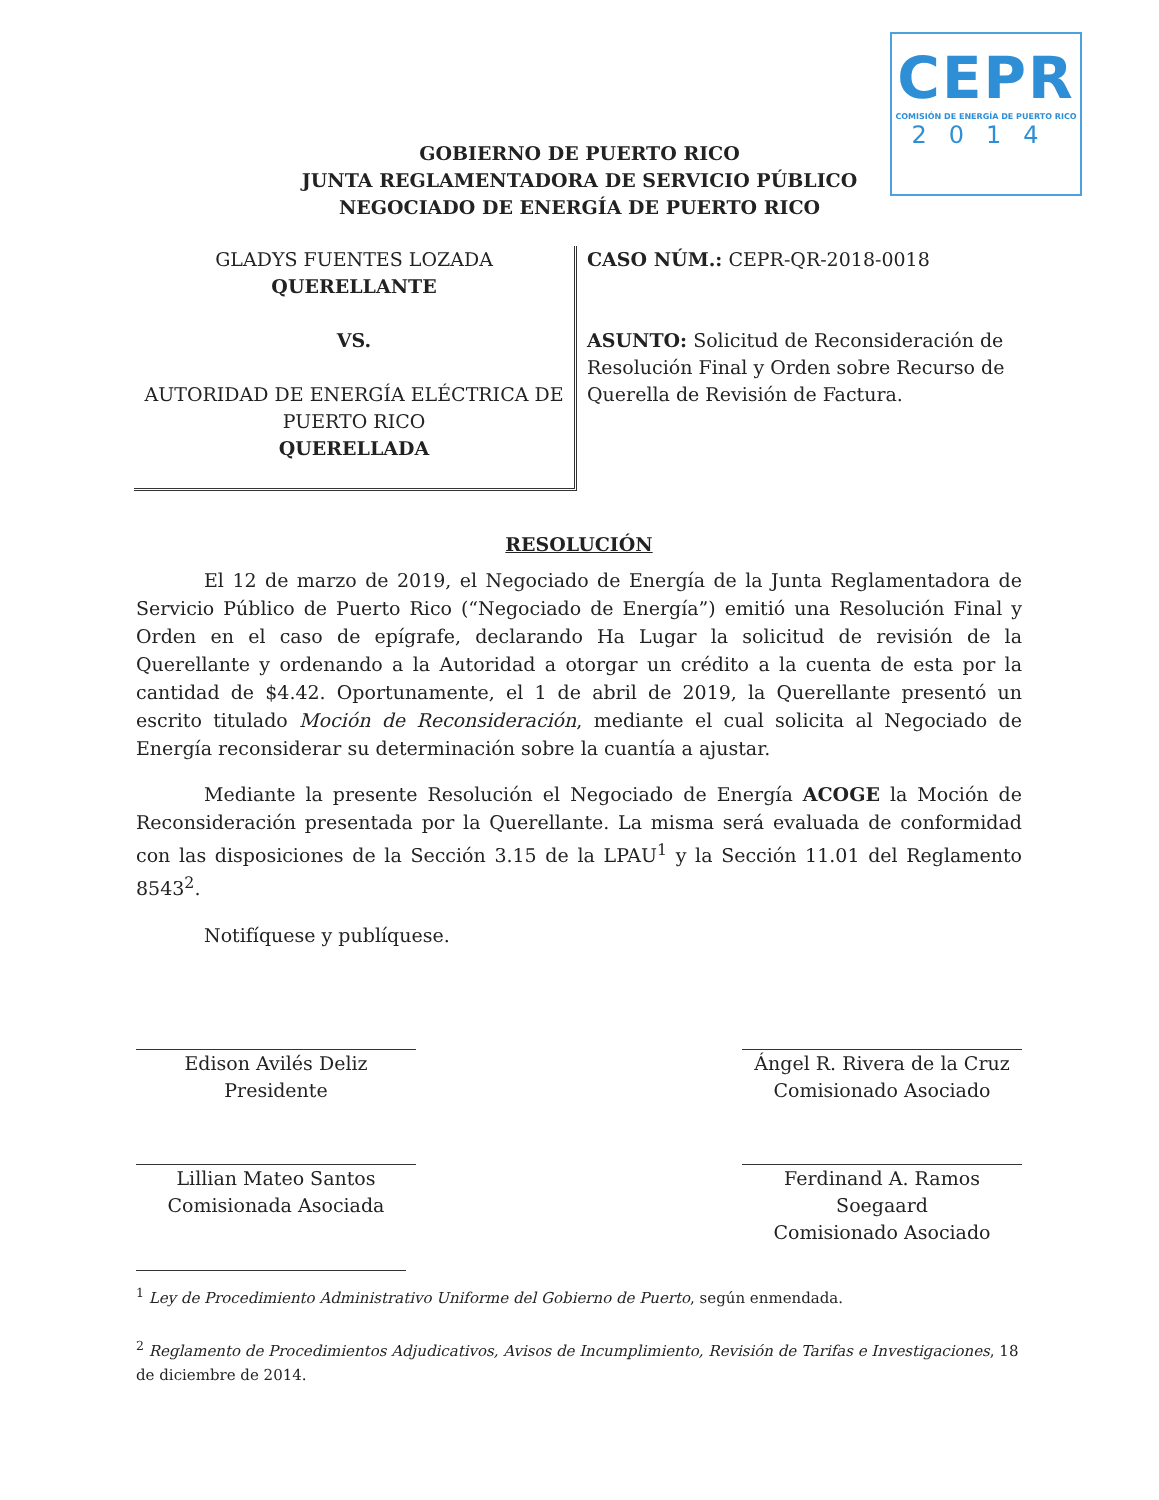CEPR
COMISIÓN DE ENERGÍA DE PUERTO RICO
2014
GOBIERNO DE PUERTO RICO
JUNTA REGLAMENTADORA DE SERVICIO PÚBLICO
NEGOCIADO DE ENERGÍA DE PUERTO RICO
GLADYS FUENTES LOZADA
QUERELLANTE
VS.
AUTORIDAD DE ENERGÍA ELÉCTRICA DE
PUERTO RICO
QUERELLADA
CASO NÚM.: CEPR-QR-2018-0018
ASUNTO: Solicitud de Reconsideración de Resolución Final y Orden sobre Recurso de Querella de Revisión de Factura.
RESOLUCIÓN
El 12 de marzo de 2019, el Negociado de Energía de la Junta Reglamentadora de Servicio Público de Puerto Rico (“Negociado de Energía”) emitió una Resolución Final y Orden en el caso de epígrafe, declarando Ha Lugar la solicitud de revisión de la Querellante y ordenando a la Autoridad a otorgar un crédito a la cuenta de esta por la cantidad de $4.42. Oportunamente, el 1 de abril de 2019, la Querellante presentó un escrito titulado Moción de Reconsideración, mediante el cual solicita al Negociado de Energía reconsiderar su determinación sobre la cuantía a ajustar.
Mediante la presente Resolución el Negociado de Energía ACOGE la Moción de Reconsideración presentada por la Querellante. La misma será evaluada de conformidad con las disposiciones de la Sección 3.15 de la LPAU<sup>1</sup> y la Sección 11.01 del Reglamento 8543<sup>2</sup>.
Notifíquese y publíquese.
Edison Avilés Deliz
Presidente
Ángel R. Rivera de la Cruz
Comisionado Asociado
Lillian Mateo Santos
Comisionada Asociada
Ferdinand A. Ramos Soegaard
Comisionado Asociado
<sup>1</sup> Ley de Procedimiento Administrativo Uniforme del Gobierno de Puerto, según enmendada.
<sup>2</sup> Reglamento de Procedimientos Adjudicativos, Avisos de Incumplimiento, Revisión de Tarifas e Investigaciones, 18 de diciembre de 2014.